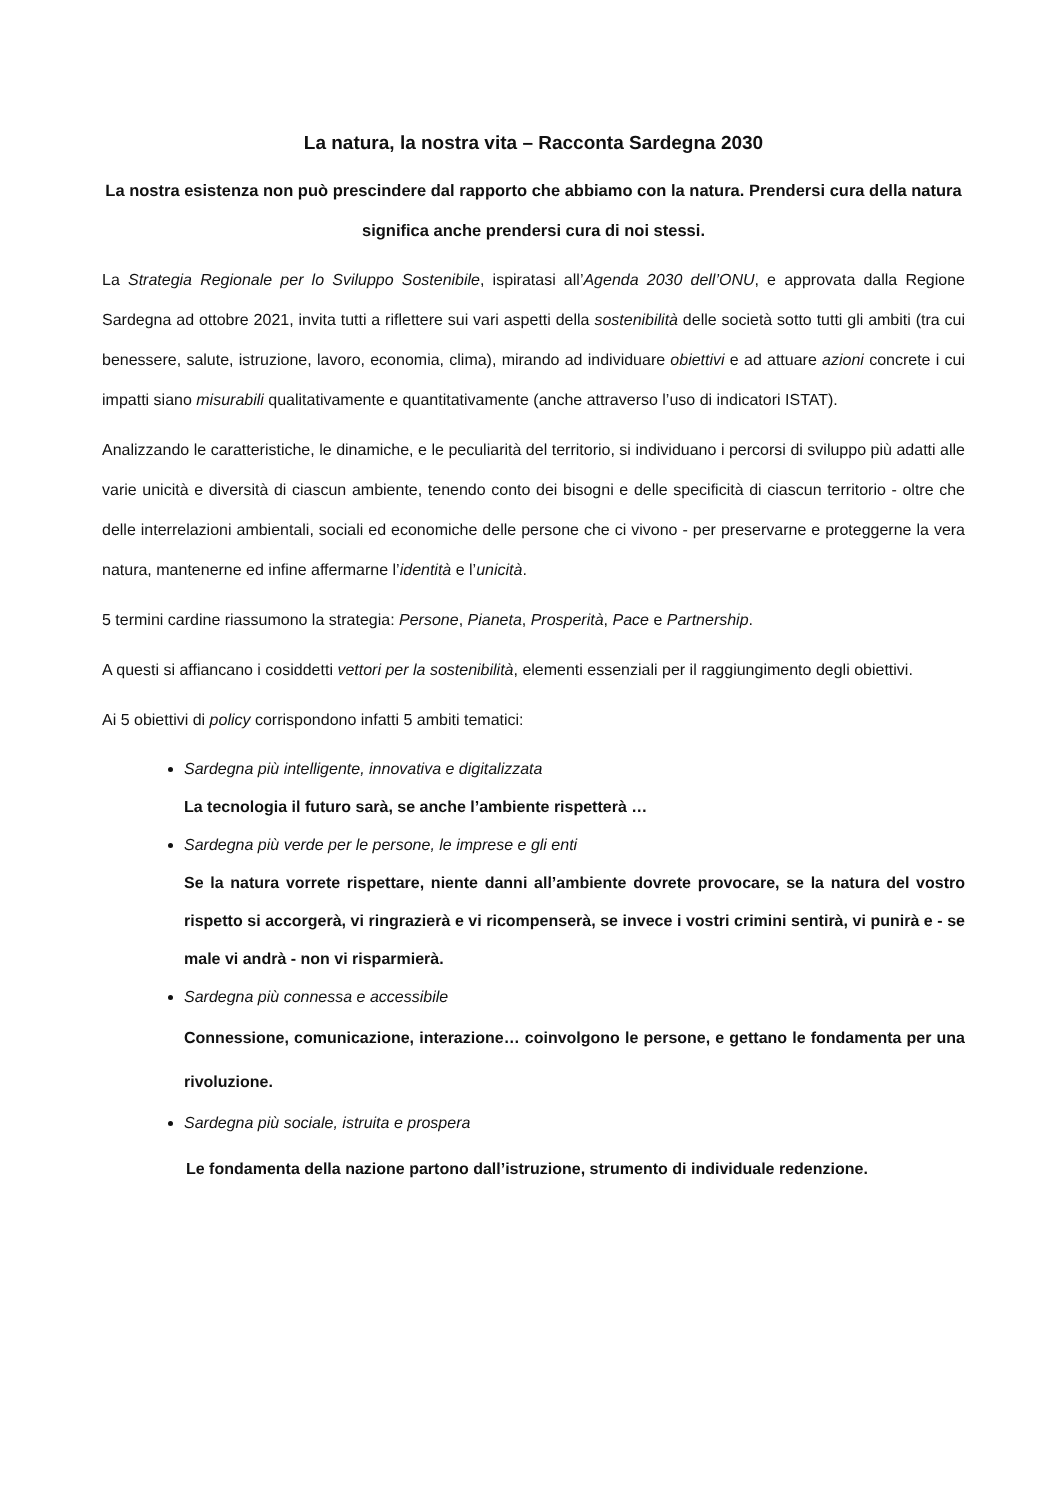La natura, la nostra vita – Racconta Sardegna 2030
La nostra esistenza non può prescindere dal rapporto che abbiamo con la natura. Prendersi cura della natura significa anche prendersi cura di noi stessi.
La Strategia Regionale per lo Sviluppo Sostenibile, ispiratasi all’Agenda 2030 dell’ONU, e approvata dalla Regione Sardegna ad ottobre 2021, invita tutti a riflettere sui vari aspetti della sostenibilità delle società sotto tutti gli ambiti (tra cui benessere, salute, istruzione, lavoro, economia, clima), mirando ad individuare obiettivi e ad attuare azioni concrete i cui impatti siano misurabili qualitativamente e quantitativamente (anche attraverso l’uso di indicatori ISTAT).
Analizzando le caratteristiche, le dinamiche, e le peculiarità del territorio, si individuano i percorsi di sviluppo più adatti alle varie unicità e diversità di ciascun ambiente, tenendo conto dei bisogni e delle specificità di ciascun territorio - oltre che delle interrelazioni ambientali, sociali ed economiche delle persone che ci vivono - per preservarne e proteggerne la vera natura, mantenerne ed infine affermarne l’identità e l’unicità.
5 termini cardine riassumono la strategia: Persone, Pianeta, Prosperità, Pace e Partnership.
A questi si affiancano i cosiddetti vettori per la sostenibilità, elementi essenziali per il raggiungimento degli obiettivi.
Ai 5 obiettivi di policy corrispondono infatti 5 ambiti tematici:
Sardegna più intelligente, innovativa e digitalizzata
La tecnologia il futuro sarà, se anche l’ambiente rispetterà …
Sardegna più verde per le persone, le imprese e gli enti
Se la natura vorrete rispettare, niente danni all’ambiente dovrete provocare, se la natura del vostro rispetto si accorgerà, vi ringrazierà e vi ricompenserà, se invece i vostri crimini sentirà, vi punirà e - se male vi andrà - non vi risparmierà.
Sardegna più connessa e accessibile
Connessione, comunicazione, interazione… coinvolgono le persone, e gettano le fondamenta per una rivoluzione.
Sardegna più sociale, istruita e prospera
Le fondamenta della nazione partono dall’istruzione, strumento di individuale redenzione.